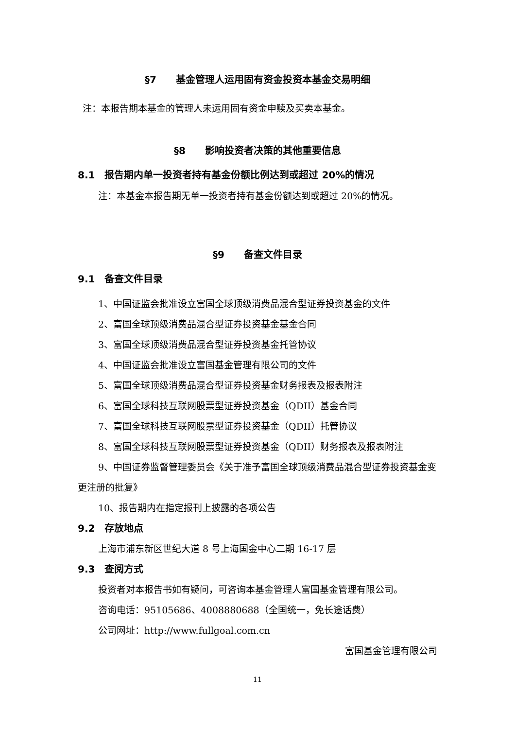§7　　基金管理人运用固有资金投资本基金交易明细
注：本报告期本基金的管理人未运用固有资金申赎及买卖本基金。
§8　　影响投资者决策的其他重要信息
8.1　报告期内单一投资者持有基金份额比例达到或超过 20%的情况
注：本基金本报告期无单一投资者持有基金份额达到或超过 20%的情况。
§9　　备查文件目录
9.1　备查文件目录
1、中国证监会批准设立富国全球顶级消费品混合型证券投资基金的文件
2、富国全球顶级消费品混合型证券投资基金基金合同
3、富国全球顶级消费品混合型证券投资基金托管协议
4、中国证监会批准设立富国基金管理有限公司的文件
5、富国全球顶级消费品混合型证券投资基金财务报表及报表附注
6、富国全球科技互联网股票型证券投资基金（QDII）基金合同
7、富国全球科技互联网股票型证券投资基金（QDII）托管协议
8、富国全球科技互联网股票型证券投资基金（QDII）财务报表及报表附注
9、中国证券监督管理委员会《关于准予富国全球顶级消费品混合型证券投资基金变更注册的批复》
10、报告期内在指定报刊上披露的各项公告
9.2　存放地点
上海市浦东新区世纪大道 8 号上海国金中心二期 16-17 层
9.3　查阅方式
投资者对本报告书如有疑问，可咨询本基金管理人富国基金管理有限公司。
咨询电话：95105686、4008880688（全国统一，免长途话费）
公司网址：http://www.fullgoal.com.cn
富国基金管理有限公司
11